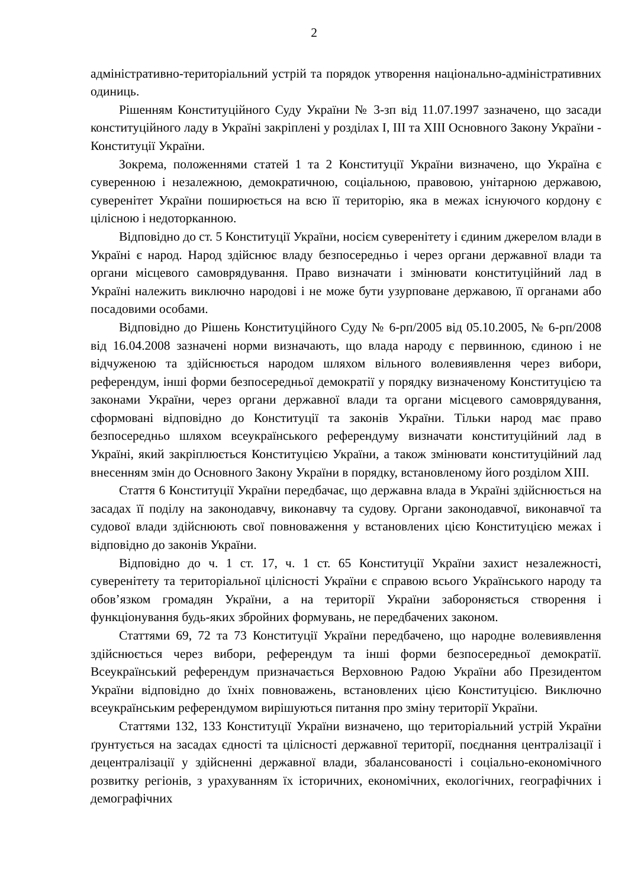2
адміністративно-територіальний устрій та порядок утворення національно-адміністративних одиниць.
Рішенням Конституційного Суду України № 3-зп від 11.07.1997 зазначено, що засади конституційного ладу в Україні закріплені у розділах І, ІІІ та ХІІІ Основного Закону України - Конституції України.
Зокрема, положеннями статей 1 та 2 Конституції України визначено, що Україна є суверенною і незалежною, демократичною, соціальною, правовою, унітарною державою, суверенітет України поширюється на всю її територію, яка в межах існуючого кордону є цілісною і недоторканною.
Відповідно до ст. 5 Конституції України, носієм суверенітету і єдиним джерелом влади в Україні є народ. Народ здійснює владу безпосередньо і через органи державної влади та органи місцевого самоврядування. Право визначати і змінювати конституційний лад в Україні належить виключно народові і не може бути узурповане державою, її органами або посадовими особами.
Відповідно до Рішень Конституційного Суду № 6-рп/2005 від 05.10.2005, № 6-рп/2008 від 16.04.2008 зазначені норми визначають, що влада народу є первинною, єдиною і не відчуженою та здійснюється народом шляхом вільного волевиявлення через вибори, референдум, інші форми безпосередньої демократії у порядку визначеному Конституцією та законами України, через органи державної влади та органи місцевого самоврядування, сформовані відповідно до Конституції та законів України. Тільки народ має право безпосередньо шляхом всеукраїнського референдуму визначати конституційний лад в Україні, який закріплюється Конституцією України, а також змінювати конституційний лад внесенням змін до Основного Закону України в порядку, встановленому його розділом ХІІІ.
Стаття 6 Конституції України передбачає, що державна влада в Україні здійснюється на засадах її поділу на законодавчу, виконавчу та судову. Органи законодавчої, виконавчої та судової влади здійснюють свої повноваження у встановлених цією Конституцією межах і відповідно до законів України.
Відповідно до ч. 1 ст. 17, ч. 1 ст. 65 Конституції України захист незалежності, суверенітету та територіальної цілісності України є справою всього Українського народу та обов’язком громадян України, а на території України забороняється створення і функціонування будь-яких збройних формувань, не передбачених законом.
Статтями 69, 72 та 73 Конституції України передбачено, що народне волевиявлення здійснюється через вибори, референдум та інші форми безпосередньої демократії. Всеукраїнський референдум призначається Верховною Радою України або Президентом України відповідно до їхніх повноважень, встановлених цією Конституцією. Виключно всеукраїнським референдумом вирішуються питання про зміну території України.
Статтями 132, 133 Конституції України визначено, що територіальний устрій України ґрунтується на засадах єдності та цілісності державної території, поєднання централізації і децентралізації у здійсненні державної влади, збалансованості і соціально-економічного розвитку регіонів, з урахуванням їх історичних, економічних, екологічних, географічних і демографічних